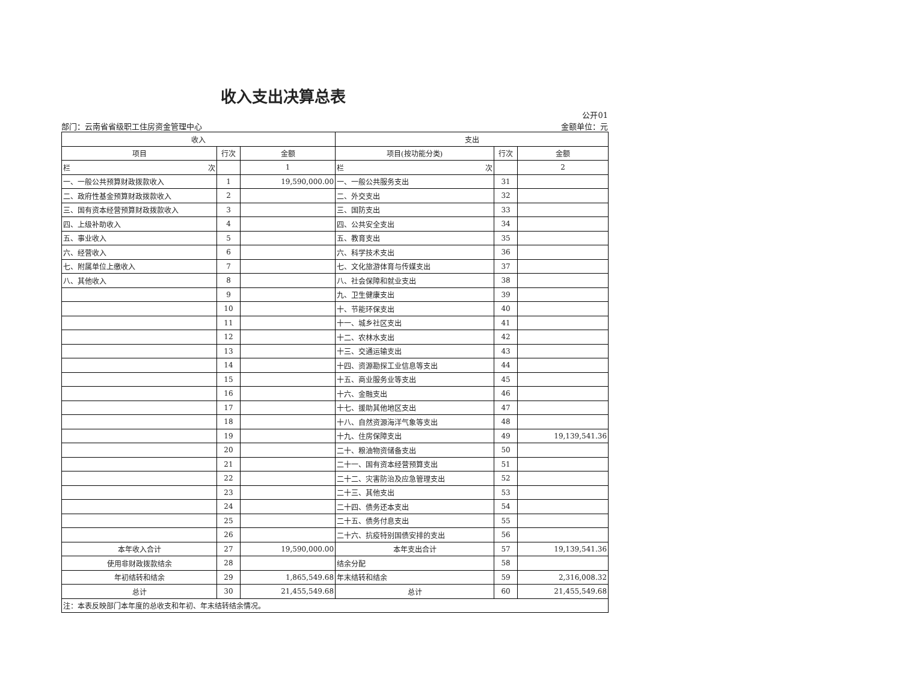收入支出决算总表
部门：云南省省级职工住房资金管理中心 公开01
金额单位：元
| 收入 | | | 支出 | | |
| --- | --- | --- | --- | --- | --- |
| 项目 | 行次 | 金额 | 项目(按功能分类) | 行次 | 金额 |
| 栏 次 | | 1 | 栏 次 | | 2 |
| 一、一般公共预算财政拨款收入 | 1 | 19,590,000.00 | 一、一般公共服务支出 | 31 | |
| 二、政府性基金预算财政拨款收入 | 2 | | 二、外交支出 | 32 | |
| 三、国有资本经营预算财政拨款收入 | 3 | | 三、国防支出 | 33 | |
| 四、上级补助收入 | 4 | | 四、公共安全支出 | 34 | |
| 五、事业收入 | 5 | | 五、教育支出 | 35 | |
| 六、经营收入 | 6 | | 六、科学技术支出 | 36 | |
| 七、附属单位上缴收入 | 7 | | 七、文化旅游体育与传媒支出 | 37 | |
| 八、其他收入 | 8 | | 八、社会保障和就业支出 | 38 | |
| | 9 | | 九、卫生健康支出 | 39 | |
| | 10 | | 十、节能环保支出 | 40 | |
| | 11 | | 十一、城乡社区支出 | 41 | |
| | 12 | | 十二、农林水支出 | 42 | |
| | 13 | | 十三、交通运输支出 | 43 | |
| | 14 | | 十四、资源勘探工业信息等支出 | 44 | |
| | 15 | | 十五、商业服务业等支出 | 45 | |
| | 16 | | 十六、金融支出 | 46 | |
| | 17 | | 十七、援助其他地区支出 | 47 | |
| | 18 | | 十八、自然资源海洋气象等支出 | 48 | |
| | 19 | | 十九、住房保障支出 | 49 | 19,139,541.36 |
| | 20 | | 二十、粮油物资储备支出 | 50 | |
| | 21 | | 二十一、国有资本经营预算支出 | 51 | |
| | 22 | | 二十二、灾害防治及应急管理支出 | 52 | |
| | 23 | | 二十三、其他支出 | 53 | |
| | 24 | | 二十四、债务还本支出 | 54 | |
| | 25 | | 二十五、债务付息支出 | 55 | |
| | 26 | | 二十六、抗疫特别国债安排的支出 | 56 | |
| 本年收入合计 | 27 | 19,590,000.00 | 本年支出合计 | 57 | 19,139,541.36 |
| 使用非财政拨款结余 | 28 | | 结余分配 | 58 | |
| 年初结转和结余 | 29 | 1,865,549.68 | 年末结转和结余 | 59 | 2,316,008.32 |
| 总计 | 30 | 21,455,549.68 | 总计 | 60 | 21,455,549.68 |
| 注：本表反映部门本年度的总收支和年初、年末结转结余情况。 | | | | | |